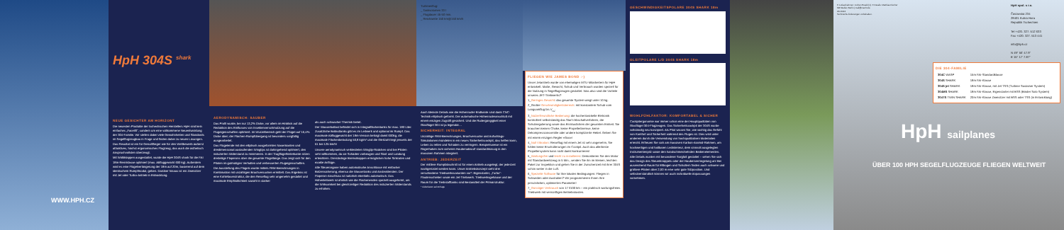WWW.HPH.CZ
HpH 304S <sup>shark</sup>
NEUE GESICHTER AM HORIZONT
Die neuesten Produkte der tschechischen Herstellers HpH sind kein einfaches „Facelift", sondern um eine vollkommene Neuentwicklung der 304-Familie. Wir stellen dabei viele Gewohnheiten und Standards im Segelflugzeugbau in Frage und finden dabei zu neuen Lösungen.
Das Resultat ist ein für Genußflieger wie für den Wettbewerb äußerst attraktives, höchst ergonomisches Flugzeug, das auch die ästhetisch Anspruchvollsten überzeugt.
Mit Wölbklappen ausgestattet, wurde die HpH 304S shark für die FAI 18m-Rennklasse optimiert (max. Abfluggewicht 600 kg). Außerdem wird es eine Flügelverlängerung der 18m auf 20m, basierend auf dem identischem Rumpfmodul, geben. Darüber hinaus ist ein Zweisitzer mit Jet oder Turbo-Antrieb in Entwicklung.
AERODYNAMISCH: SAUBER
Das Profil wurde, bei nur 13,2% Dicke, vor allem im Hinblick auf die Reduktion des Einflusses von Insektenverschmutzung auf die Flugeigenschaften optimiert. Im Wurzelbereich geht der Flügel auf 16,4% Dicke über; der Flächen-Rumpfübergang ist besonders sorgfältig ausgearbeitet.
Das Flügelende mit den elliptisch ausgeformten Nasenkanten und dreidimensional auslaufenden Wingtips ist dahingehend optimiert, den induzierten Widerstand zu minimieren. In der Tragflügelhinterkante sitzen dreiteilige Flaperons über die gesamte Flügellänge. Das zeigt sich für den Piloten im gutmütigen Verhalten und verbesserten Flugeigenschaften.
Die Ausstiefung des Flügels wurde mittels FEM-Berechnungen in Kombination mit unzähligen Bruchversuchen ermittelt. Das Ergebnis ist eine Kohlefaserstruktur, die den Reiseflug sehr angenehm gestaltet und maximale Empfindlichkeit sowohl in starker
als auch schwacher Thermik bietet.
Der Wasserballast befindet sich in Integralflächentanks für max. 180 Liter. Zusätzliche Ballasttanks gibt es im Leitwerk und optional im Rumpf. Das maximale Abfluggewicht der 18m-Version beträgt damit 600kg, die maximale Flächenbelastung 50,8 kg/m² und die Gleitzahl liegt jenseits der 51 bei 125 km/h!
Unsere aerodynamisch verkleideten Wingtip-Rädchen sind bei Piloten sehr willkommen, da sie Schäden vorbeugen und Start und Landung erleichtern. Dreistöckige Bremsklappen ermöglichen hohe Sinkraten und exakte Anflüge.
Alle Steuerorgane haben automatische Anschlüsse mit einfacher Bolzensicherung, ebenso die Wassertanks und Anstecklenden. Der Flaperon-Anschluss ist natürlich ebenfalls automatisch. Das Höhenleitwerk ist ähnlich wie die Flächenenden speziell ausgeformt, um die Wirksamkeit bei gleichzeitiger Reduktion des induzierten Widerstands zu erhöhen.
Turbinenflug:
_ Tankvolumen 33 l
_ Flugdauer 45-50 min.
_ Reichweite 150 km@150 km/h
Auch kleinste Details wie die Höhenruder-Endkante sind dank CNC-Technik elliptisch geformt. Der automatische Höhenruderanschluß mit einem einzigen Zugstift gesichert. Und die Rudergängigkeit einer Glasflügel 304 ist ja legendär…
SICHERHEIT: INTEGRAL
Unzählige FEM-Berechnungen, Bruchversuche und Aufschlags-Simulationen mündeten in ein neues Sicherheitscockpit, das helfen kann, Leben zu retten und Schäden zu verringern. Beispielsweise ist ein Rögerhaken zum sicheren Haubenabwurf standardmässig in den massiven Rahmen integriert.
ANTRIEB: JEDERZEIT
Der mittlere Rumpfabschnitt ist für einen Antrieb ausgelegt, der jederzeit nachgerüstet werden kann. Unser Antriebskonzept sieht drei verschiedene Triebwerksvarianten vor*: Eigenstarter, „Turbo"-Flautenschieber sowie ein Jet-Triebwerk. Triebwerksgehäuse und der Raum für die Treibstofftanks sind Bestandteil der Primärstruktur.
* Lieferdatum auf Anfrage
FLIEGEN WIE JAMES BOND :-)
Unser Jetantrieb wurde von ehemaligen MTU-Mitarbeitern für HpH entwickelt. Maße, Gewicht, Schub und Verbrauch wurden speziell für die Nutzung in Segelflugzeugen gestaltet. Was also sind die Vorteile unseres JET-Triebwerks?
1_Geringes Gewicht: das gesamte System wiegt unter 10 kg.
2_Großer Geschwindigkeitsbereich: mit konstantem Schub vom Langsamflug bis V<sub>ne</sub>.
3_Nutzerfreundliche Bedienung: die hochentwickelte Eletronik kontrolliert selbstständig das Start-/Abschaltverfahren, die Schubregulierung sowie das Ein/Ausfahren der gesamten Einheit. Sie brauchen keinen Choke, keine Propellerbremse, keine Dekompressionsventile oder andere komplizierte Hebel. Geben Sie mit einem einzigen Regler »Gas«!
4_Null Vibration: Reiseflug mit einem Jet ist sehr angenehm, Sie fühlen keine Erschütterungen im Cockpit. Auch das allerbeste Propellersystem kann nicht damit konkurrieren!
5_Wartungsfrei und leicht zu installieren: Demontieren Sie den Motor mit Standardwerkzeug in 5 Min., senden Sie ihn im kleinen, leichten Paket zur Inspektion und gehen Sie in der Zwischenzeit mit ihrer 304S schön weiter in die Luft.
6_Spezielle Software für Ihre lokalen Bedingungen: Fliegen in Schweden oder Australien? Wir programmieren Ihnen Ihre persönlichen, optimierten Parameter!
7_Günstiger Verbrauch von 17 l/100 km – ein praktisch wartungsfreies Triebwerk mit vernünftigen Betriebskosten.
GESCHWINDIGKEITSPOLARE 304S SHARK 18m
GLEITPOLARE L/D 304S SHARK 18m
WOHLFÜHLFAKTOR: KOMFORTABEL & SICHER
Cockpitergonomie war immer schon eine der Hauptqualitäten von Glasflügel 304-Flugzeugen. Das Sicherheitscockpit der 304S wurde vollständig neu konzipiert. Als Pilot wissen Sie, wie wichtig das Gefühl von Komfort und Sicherheit während des Fluges ist. Dies wird unter anderem durch die Verwendung von hochqualitativen Materialien erreicht. Erfreuen Sie sich am massiven Karbon-Aramid-Rahmen, am hochwertigen und haltbaren Ledinterieur, dem sinnvoll ausgelegten Instrumentenpilz sowie den handschmeichelnden Bedienelementen.
Alle Details wurden mit besonderer Sorgfalt gestaltet – sehen Sie sich das Design des Steuerknüppels oder der Haubenverriegelung an! Bei ausreichend Raum für Ellbogen und Schultern finden auch schwere und größere Piloten über 2,00 m eine sehr gute Sitzposition. Und selbstverständlich können wir auch individuelle Anpassungen vornehmen.
© Luftaufnahmen: Jochen Ewald (1). © Details: Matthias Fischer
M8 Medien Berlin | mail@macht.de
Okt 2012
Technische Änderungen vorbehalten.
HpH spol. s r.o.
Čáslavská 234
28401 Kutná Hora
Republik Tschechien
Tel +420. 327. 512 633
Fax +420. 327. 513 441
info@hph.cz
N 49° 56' 47.9''
E 15° 17' 7.87''
DIE 304-FAMILIE
| 304C WASP | 15m FAI-Standardklasse |
| 304S SHARK | 18m FAI-Klasse |
| 304S jet SHARK | 18m FAI-Klasse, mit Jet TSS (Turbine Sustainer System) |
| 304MS SHARK | 18m FAI-Klasse, Eigenstarter mit BSS (Binder Solo System) |
| 304TS TWIN SHARK | 20m FAI-Klasse Zweisitzer mit BSS oder TSS (in Entwicklung) |
HpH sailplanes
ÜBER 100 HPH SEGELFLUGZEUGE FLIEGEN WELTWEIT